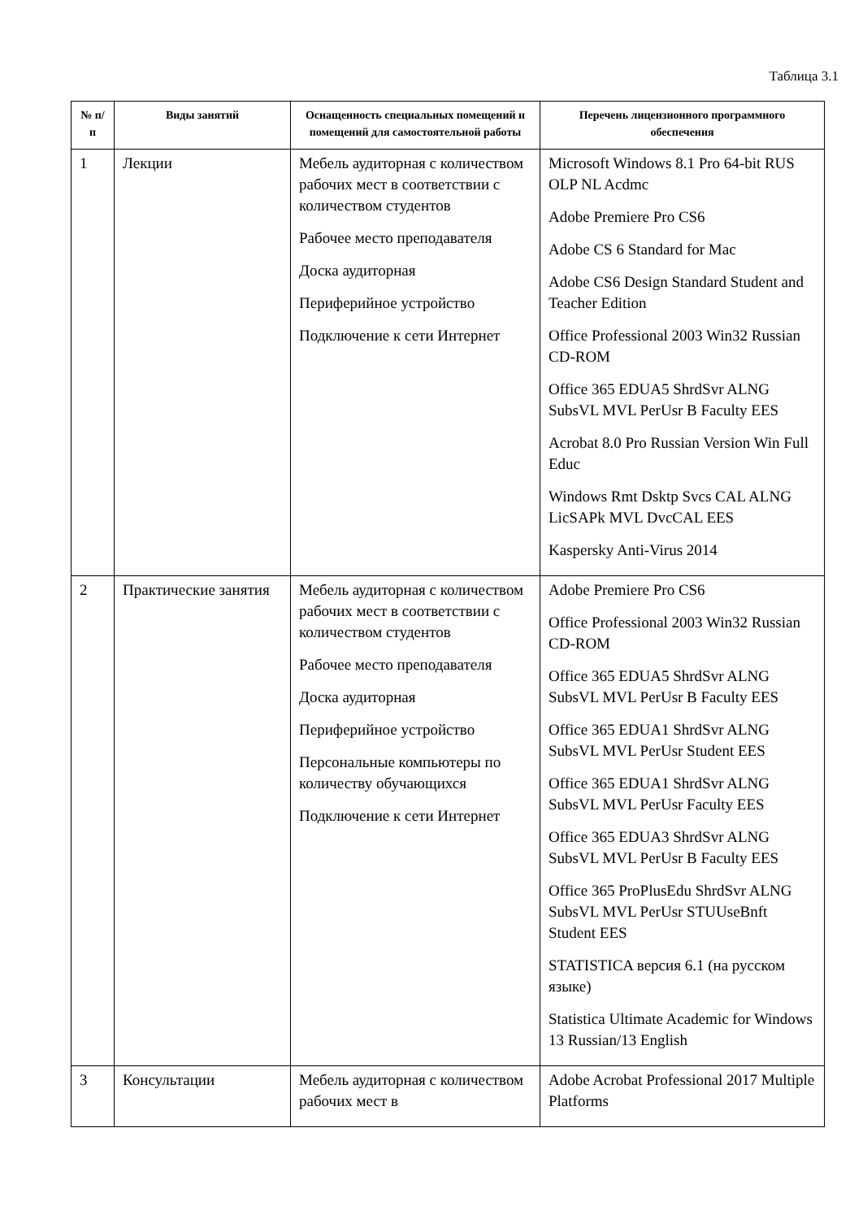Таблица 3.1
| № п/п | Виды занятий | Оснащенность специальных помещений и помещений для самостоятельной работы | Перечень лицензионного программного обеспечения |
| --- | --- | --- | --- |
| 1 | Лекции | Мебель аудиторная с количеством рабочих мест в соответствии с количеством студентов Рабочее место преподавателя Доска аудиторная Периферийное устройство Подключение к сети Интернет | Microsoft Windows 8.1 Pro 64-bit RUS OLP NL Acdmc Adobe Premiere Pro CS6 Adobe CS 6 Standard for Mac Adobe CS6 Design Standard Student and Teacher Edition Office Professional 2003 Win32 Russian CD-ROM Office 365 EDUA5 ShrdSvr ALNG SubsVL MVL PerUsr B Faculty EES Acrobat 8.0 Pro Russian Version Win Full Educ Windows Rmt Dsktp Svcs CAL ALNG LicSAPk MVL DvcCAL EES Kaspersky Anti-Virus 2014 |
| 2 | Практические занятия | Мебель аудиторная с количеством рабочих мест в соответствии с количеством студентов Рабочее место преподавателя Доска аудиторная Периферийное устройство Персональные компьютеры по количеству обучающихся Подключение к сети Интернет | Adobe Premiere Pro CS6 Office Professional 2003 Win32 Russian CD-ROM Office 365 EDUA5 ShrdSvr ALNG SubsVL MVL PerUsr B Faculty EES Office 365 EDUA1 ShrdSvr ALNG SubsVL MVL PerUsr Student EES Office 365 EDUA1 ShrdSvr ALNG SubsVL MVL PerUsr Faculty EES Office 365 EDUA3 ShrdSvr ALNG SubsVL MVL PerUsr B Faculty EES Office 365 ProPlusEdu ShrdSvr ALNG SubsVL MVL PerUsr STUUseBnft Student EES STATISTICA версия 6.1 (на русском языке) Statistica Ultimate Academic for Windows 13 Russian/13 English |
| 3 | Консультации | Мебель аудиторная с количеством рабочих мест в | Adobe Acrobat Professional 2017 Multiple Platforms |